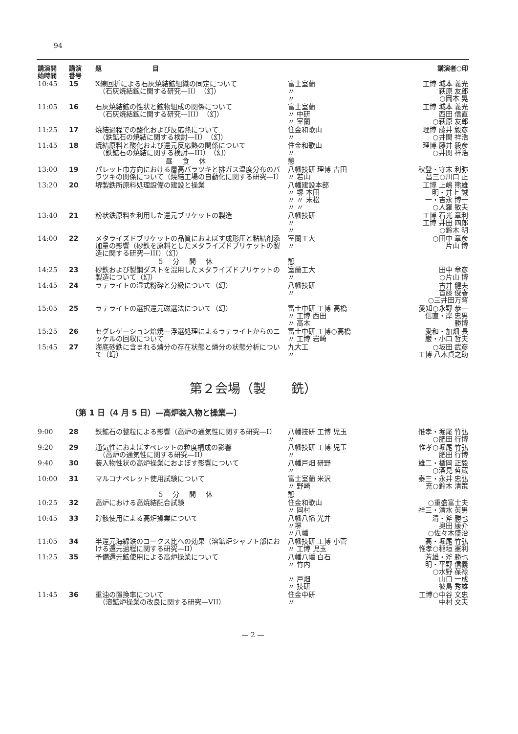94
| 講演開 始時間 | 講演 番号 | 題 目 | | 講演者○印 |
| --- | --- | --- | --- | --- |
| 10:45 | 15 | X線回折による石灰焼結鉱組織の同定について （石灰焼結鉱に関する研究—II）（幻） | 富士室蘭 〃 〃 | 工博 城本 義光 萩原 友郎 ○岡本 晃 |
| 11:05 | 16 | 石灰焼結鉱の性状と鉱物組成の関係について （石灰焼結鉱に関する研究—III）（幻） | 富士室蘭 〃 中研 〃 室蘭 | 工博 城本 義光 西田 信直 ○萩原 友郎 |
| 11:25 | 17 | 焼結過程での酸化および反応熱について （鉄鉱石の焼結に関する検討—II）（幻） | 住金和歌山 〃 | 理博 藤井 毅彦 ○井関 祥浩 |
| 11:45 | 18 | 焼結原料と酸化および還元反応熱の関係について （鉄鉱石の焼結に関する検討—III）（幻） | 住金和歌山 〃 | 理博 藤井 毅彦 ○井関 祥浩 |
| | | 昼食休 | 憩 | |
| 13:00 | 19 | パレット巾方向における層高バラツキと排ガス温度分布のバラツキの関係について（焼結工場の自動化に関する研究—I） | 八幡技研 理博 吉田 〃 若山 | 秋登・守末 利弥 昌三○川口 正 |
| 13:20 | 20 | 堺製鉄所原料処理設備の建設と操業 | 八幡建設本部 〃 堺 本田 〃 〃 末松 〃 〃 | 工博 上嶋 熊雄 明・井上 誠 一・吉永 博一 ○人羅 敏夫 |
| 13:40 | 21 | 粉状鉄原料を利用した還元ブリケットの製造 | 八幡技研 〃 〃 | 工博 石光 章利 工博 井田 四郎 ○鈴木 明 |
| 14:00 | 22 | メタライズドブリケットの品質におよぼす成形圧と粘結剤添加量の影響（砂鉄を原料としたメタライズドブリケットの製造に関する研究—III）（幻） | 室蘭工大 〃 | ○田中 章彦 片山 博 |
| | | 5分間休 | 憩 | |
| 14:25 | 23 | 砂鉄および製鋼ダストを混用したメタライズドブリケットの製造について（幻） | 室蘭工大 〃 | 田中 章彦 ○片山 博 |
| 14:45 | 24 | ラテライトの湿式粉砕と分級について（幻） | 八幡技研 〃 | 古井 健夫 首藤 俊春 ○三井田万穹 |
| 15:05 | 25 | ラテライトの選択還元磁選法について（幻） | 富士中研 工博 高橋 〃 工博 西田 〃 高木 | 愛知○永野 恭一 信直・岸 忠男 勝博 |
| 15:25 | 26 | セグレゲーション焙焼—浮選処理によるラテライトからのニッケルの回収について | 富士中研 工博○高橋 〃 工博 岩崎 | 愛和・加畑 長 巌・小口 哲夫 |
| 15:45 | 27 | 海底砂鉄に含まれる燐分の存在状態と燐分の状態分析について（幻） | 九大工 〃 | ○坂田 武彦 工博 八木貞之助 |
第２会場（製　　銑）
〔第 1 日（4 月 5 日）—高炉装入物と操業—〕
| 9:00 | 28 | 鉄鉱石の整粒による影響（高炉の通気性に関する研究—I） | 八幡技研 工博 児玉 〃 | 惟孝・堀尾 竹弘 ○肥田 行博 |
| 9:20 | 29 | 通気性におよぼすペレットの粒度構成の影響 （高炉の通気性に関する研究—II） | 八幡技研 工博 児玉 〃 | 惟孝○堀尾 竹弘 肥田 行博 |
| 9:40 | 30 | 装入物性状の高炉操業におよぼす影響について | 八幡戸畑 研野 〃 | 雄二・楯岡 正毅 ○酒見 哲蔵 |
| 10:00 | 31 | マルコナペレット使用試験について | 富士室蘭 米沢 〃 野崎 | 泰三・永井 忠弘 充○鈴木 清策 |
| | | 5分間休 | 憩 | |
| 10:25 | 32 | 高炉における高焼結配合試験 | 住金和歌山 〃 岡村 | ○重盛富士夫 祥三・清水 英男 |
| 10:45 | 33 | 貯骸使用による高炉操業について | 八幡八幡 光井 〃堺 〃八幡 | 清・斧 勝也 奥田 康介 ○佐々木盛治 |
| 11:05 | 34 | 半還元海綿鉄のコークス比への効果（溶鉱炉シャフト部における還元過程に関する研究—II） | 八幡技研 工博 小菅 〃 工博 児玉 | 高・堀尾 竹弘 惟孝○稲垣 憲利 |
| 11:25 | 35 | 予備還元鉱使用による高炉操業について | 八幡八幡 白石 〃 竹内 〃 戸畑 〃 技研 | 芳雄・斧 勝也 明・平野 信義 ○水野 葆禄 山口 一成 彼島 秀雄 |
| 11:45 | 36 | 重油の置換率について （溶鉱炉操業の改良に関する研究—VII） | 住金中研 〃 | 工博○中谷 文忠 中村 文夫 |
— 2 —